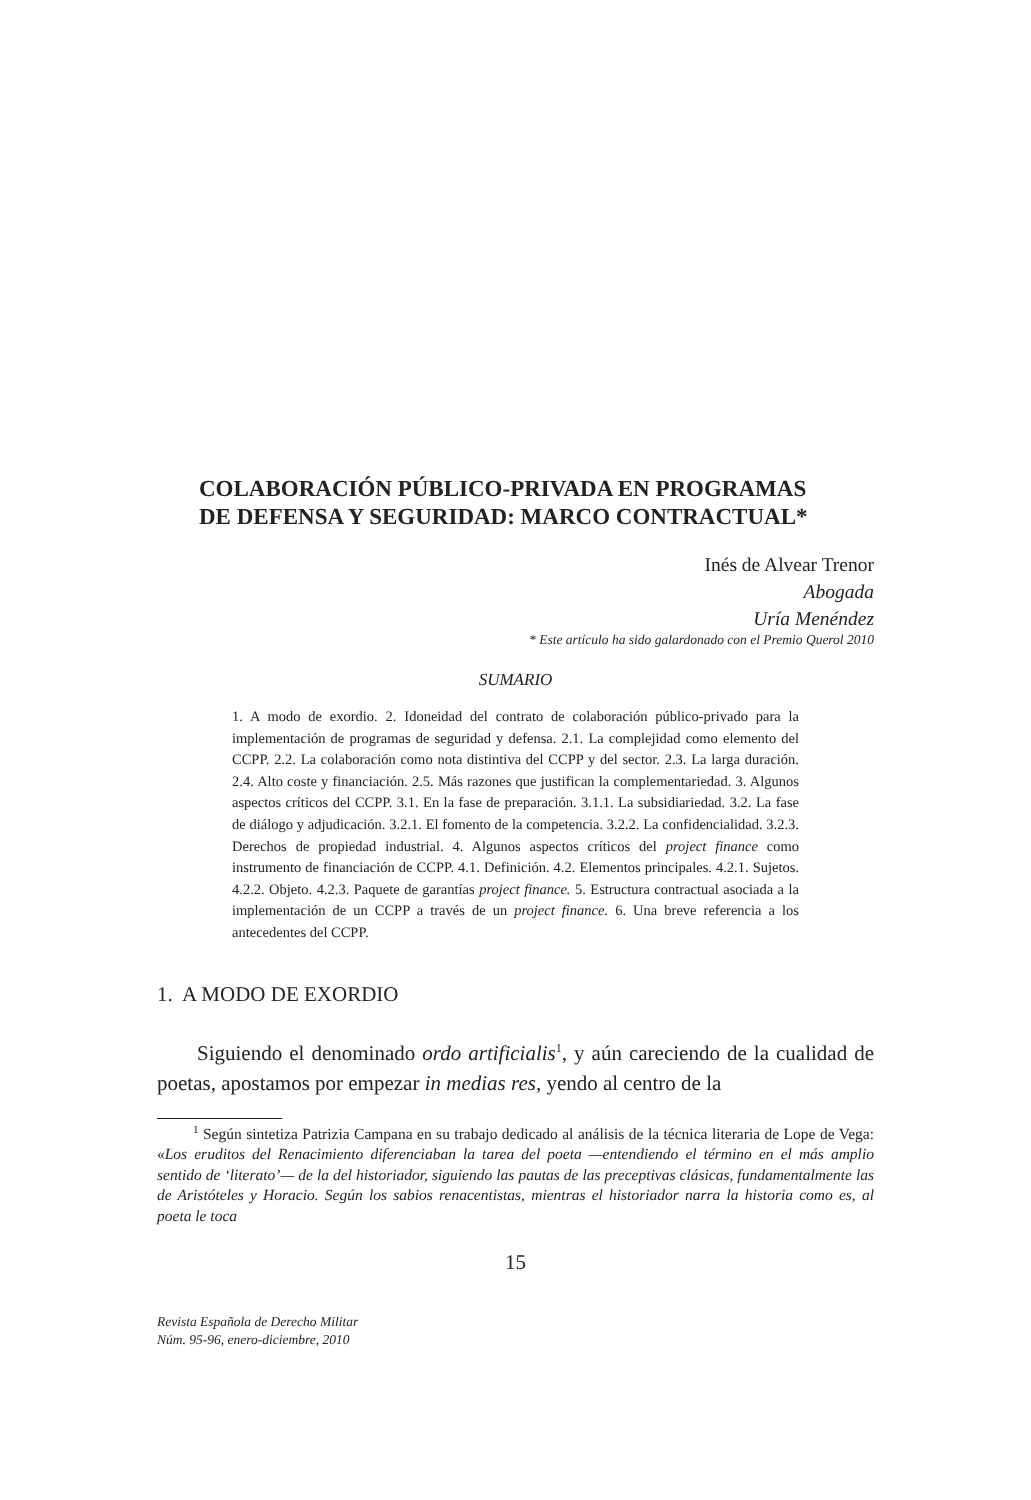COLABORACIÓN PÚBLICO-PRIVADA EN PROGRAMAS
DE DEFENSA Y SEGURIDAD: MARCO CONTRACTUAL*
Inés de Alvear Trenor
Abogada
Uría Menéndez
* Este artículo ha sido galardonado con el Premio Querol 2010
SUMARIO
1. A modo de exordio. 2. Idoneidad del contrato de colaboración público-privado para la implementación de programas de seguridad y defensa. 2.1. La complejidad como elemento del CCPP. 2.2. La colaboración como nota distintiva del CCPP y del sector. 2.3. La larga duración. 2.4. Alto coste y financiación. 2.5. Más razones que justifican la complementariedad. 3. Algunos aspectos críticos del CCPP. 3.1. En la fase de preparación. 3.1.1. La subsidiariedad. 3.2. La fase de diálogo y adjudicación. 3.2.1. El fomento de la competencia. 3.2.2. La confidencialidad. 3.2.3. Derechos de propiedad industrial. 4. Algunos aspectos críticos del project finance como instrumento de financiación de CCPP. 4.1. Definición. 4.2. Elementos principales. 4.2.1. Sujetos. 4.2.2. Objeto. 4.2.3. Paquete de garantías project finance. 5. Estructura contractual asociada a la implementación de un CCPP a través de un project finance. 6. Una breve referencia a los antecedentes del CCPP.
1. A MODO DE EXORDIO
Siguiendo el denominado ordo artificialis<sup>1</sup>, y aún careciendo de la cualidad de poetas, apostamos por empezar in medias res, yendo al centro de la
<sup>1</sup> Según sintetiza Patrizia Campana en su trabajo dedicado al análisis de la técnica literaria de Lope de Vega: «Los eruditos del Renacimiento diferenciaban la tarea del poeta —entendiendo el término en el más amplio sentido de ‘literato’— de la del historiador, siguiendo las pautas de las preceptivas clásicas, fundamentalmente las de Aristóteles y Horacio. Según los sabios renacentistas, mientras el historiador narra la historia como es, al poeta le toca
15
Revista Española de Derecho Militar
Núm. 95-96, enero-diciembre, 2010